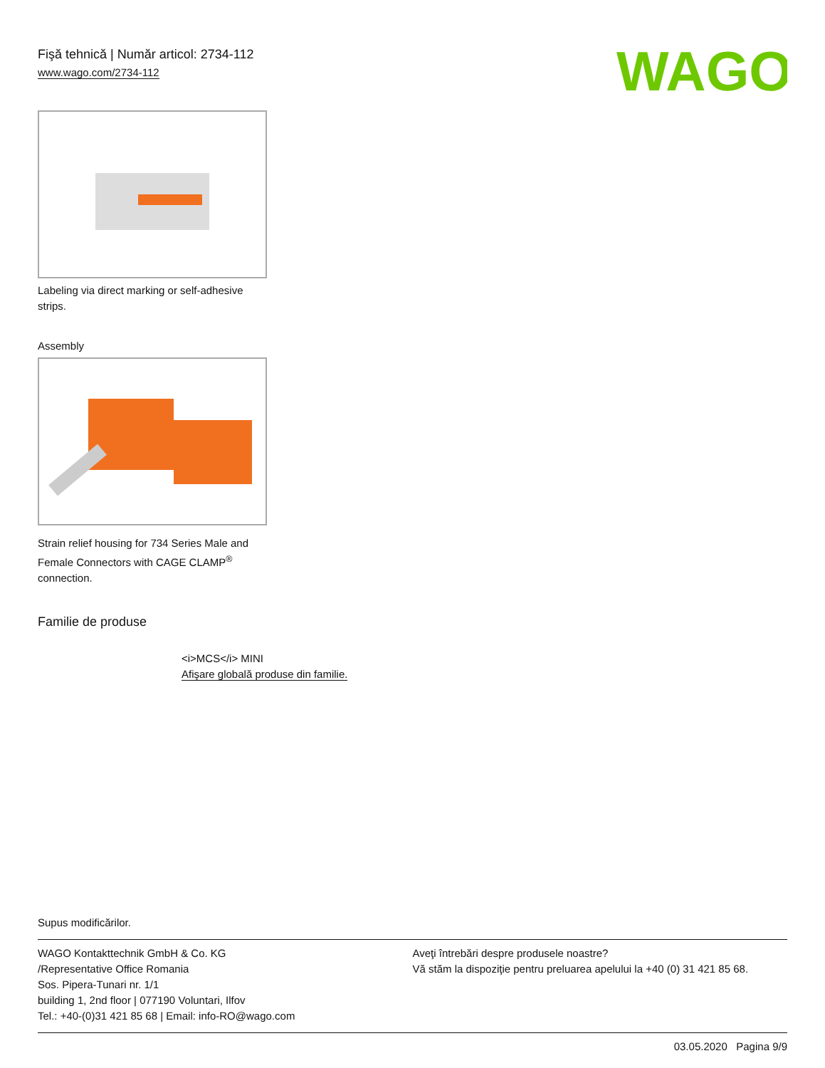WAGO
Fişă tehnică | Număr articol: 2734-112
www.wago.com/2734-112
Labeling via direct marking or self-adhesive
strips.
Assembly
Strain relief housing for 734 Series Male and
Female Connectors with CAGE CLAMP<sup>®</sup>
connection.
Familie de produse
<i>MCS</i> MINI
Afişare globală produse din familie.
Supus modificărilor.
WAGO Kontakttechnik GmbH & Co. KG
/Representative Office Romania
Sos. Pipera-Tunari nr. 1/1
building 1, 2nd floor | 077190 Voluntari, Ilfov
Tel.: +40-(0)31 421 85 68 | Email: info-RO@wago.com
Aveţi întrebări despre produsele noastre?
Vă stăm la dispoziţie pentru preluarea apelului la +40 (0) 31 421 85 68.
03.05.2020 Pagina 9/9